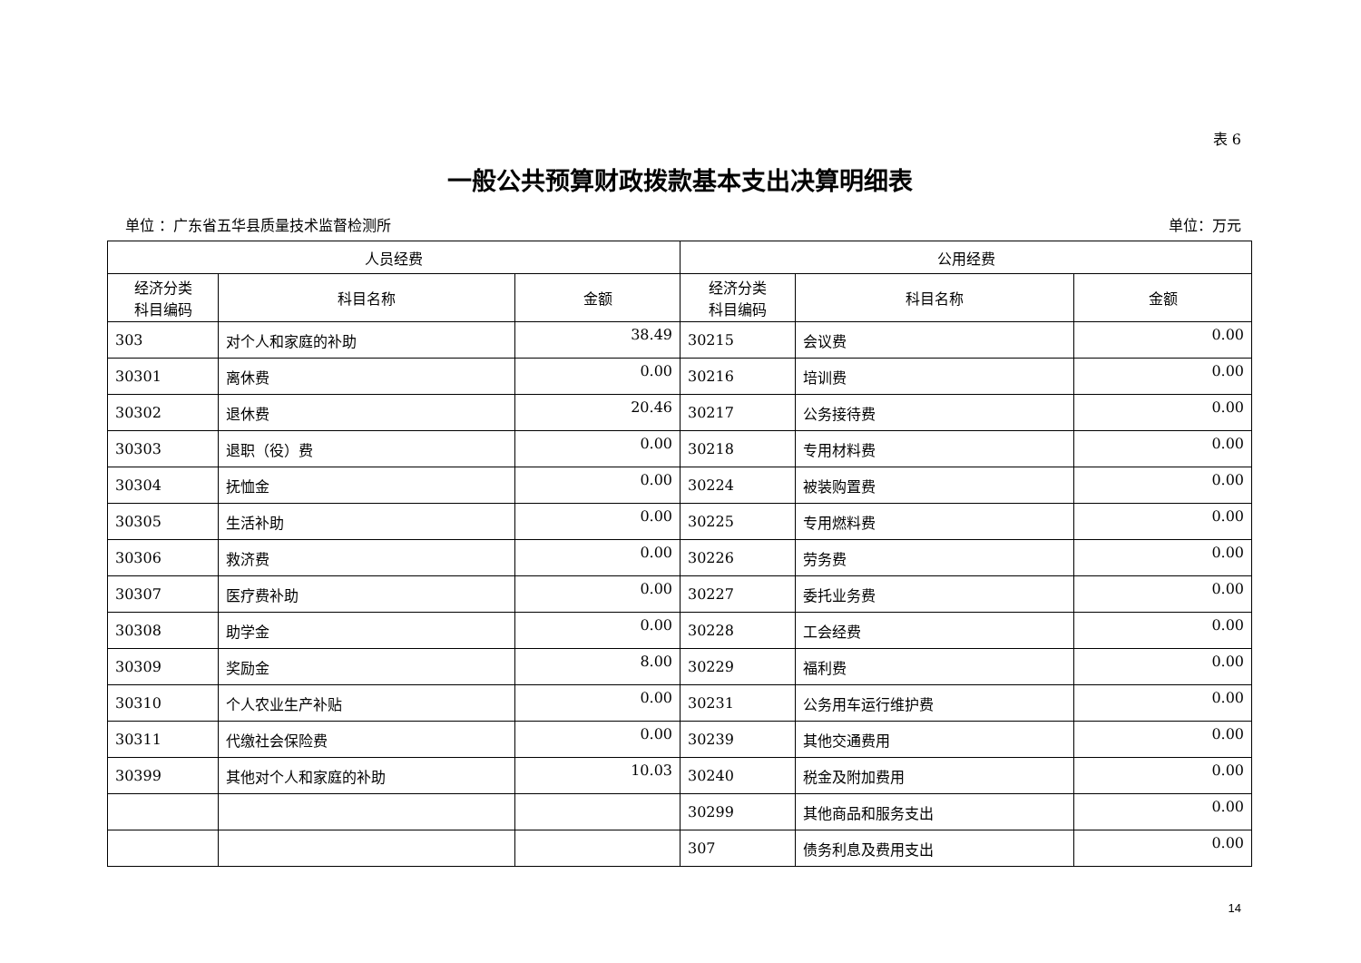表 6
一般公共预算财政拨款基本支出决算明细表
单位 ：广东省五华县质量技术监督检测所 单位：万元
| 人员经费 | | | 公用经费 | | |
| --- | --- | --- | --- | --- | --- |
| 经济分类 科目编码 | 科目名称 | 金额 | 经济分类 科目编码 | 科目名称 | 金额 |
| 303 | 对个人和家庭的补助 | 38.49 | 30215 | 会议费 | 0.00 |
| 30301 | 离休费 | 0.00 | 30216 | 培训费 | 0.00 |
| 30302 | 退休费 | 20.46 | 30217 | 公务接待费 | 0.00 |
| 30303 | 退职（役）费 | 0.00 | 30218 | 专用材料费 | 0.00 |
| 30304 | 抚恤金 | 0.00 | 30224 | 被装购置费 | 0.00 |
| 30305 | 生活补助 | 0.00 | 30225 | 专用燃料费 | 0.00 |
| 30306 | 救济费 | 0.00 | 30226 | 劳务费 | 0.00 |
| 30307 | 医疗费补助 | 0.00 | 30227 | 委托业务费 | 0.00 |
| 30308 | 助学金 | 0.00 | 30228 | 工会经费 | 0.00 |
| 30309 | 奖励金 | 8.00 | 30229 | 福利费 | 0.00 |
| 30310 | 个人农业生产补贴 | 0.00 | 30231 | 公务用车运行维护费 | 0.00 |
| 30311 | 代缴社会保险费 | 0.00 | 30239 | 其他交通费用 | 0.00 |
| 30399 | 其他对个人和家庭的补助 | 10.03 | 30240 | 税金及附加费用 | 0.00 |
| | | | 30299 | 其他商品和服务支出 | 0.00 |
| | | | 307 | 债务利息及费用支出 | 0.00 |
14